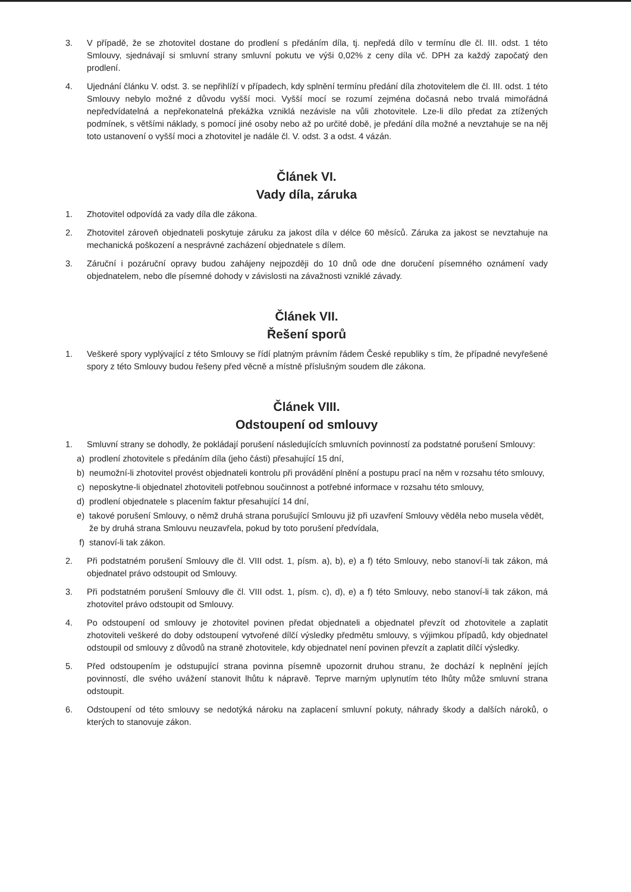3. V případě, že se zhotovitel dostane do prodlení s předáním díla, tj. nepředá dílo v termínu dle čl. III. odst. 1 této Smlouvy, sjednávají si smluvní strany smluvní pokutu ve výši 0,02% z ceny díla vč. DPH za každý započatý den prodlení.
4. Ujednání článku V. odst. 3. se nepřihlíží v případech, kdy splnění termínu předání díla zhotovitelem dle čl. III. odst. 1 této Smlouvy nebylo možné z důvodu vyšší moci. Vyšší mocí se rozumí zejména dočasná nebo trvalá mimořádná nepředvídatelná a nepřekonatelná překážka vzniklá nezávisle na vůli zhotovitele. Lze-li dílo předat za ztížených podmínek, s většími náklady, s pomocí jiné osoby nebo až po určité době, je předání díla možné a nevztahuje se na něj toto ustanovení o vyšší moci a zhotovitel je nadále čl. V. odst. 3 a odst. 4 vázán.
Článek VI.
Vady díla, záruka
1. Zhotovitel odpovídá za vady díla dle zákona.
2. Zhotovitel zároveň objednateli poskytuje záruku za jakost díla v délce 60 měsíců. Záruka za jakost se nevztahuje na mechanická poškození a nesprávné zacházení objednatele s dílem.
3. Záruční i pozáruční opravy budou zahájeny nejpozději do 10 dnů ode dne doručení písemného oznámení vady objednatelem, nebo dle písemné dohody v závislosti na závažnosti vzniklé závady.
Článek VII.
Řešení sporů
1. Veškeré spory vyplývající z této Smlouvy se řídí platným právním řádem České republiky s tím, že případné nevyřešené spory z této Smlouvy budou řešeny před věcně a místně příslušným soudem dle zákona.
Článek VIII.
Odstoupení od smlouvy
1. Smluvní strany se dohodly, že pokládají porušení následujících smluvních povinností za podstatné porušení Smlouvy:
a) prodlení zhotovitele s předáním díla (jeho části) přesahující 15 dní,
b) neumožní-li zhotovitel provést objednateli kontrolu při provádění plnění a postupu prací na něm v rozsahu této smlouvy,
c) neposkytne-li objednatel zhotoviteli potřebnou součinnost a potřebné informace v rozsahu této smlouvy,
d) prodlení objednatele s placením faktur přesahující 14 dní,
e) takové porušení Smlouvy, o němž druhá strana porušující Smlouvu již při uzavření Smlouvy věděla nebo musela vědět, že by druhá strana Smlouvu neuzavřela, pokud by toto porušení předvídala,
f) stanoví-li tak zákon.
2. Při podstatném porušení Smlouvy dle čl. VIII odst. 1, písm. a), b), e) a f) této Smlouvy, nebo stanoví-li tak zákon, má objednatel právo odstoupit od Smlouvy.
3. Při podstatném porušení Smlouvy dle čl. VIII odst. 1, písm. c), d), e) a f) této Smlouvy, nebo stanoví-li tak zákon, má zhotovitel právo odstoupit od Smlouvy.
4. Po odstoupení od smlouvy je zhotovitel povinen předat objednateli a objednatel převzít od zhotovitele a zaplatit zhotoviteli veškeré do doby odstoupení vytvořené dílčí výsledky předmětu smlouvy, s výjimkou případů, kdy objednatel odstoupil od smlouvy z důvodů na straně zhotovitele, kdy objednatel není povinen převzít a zaplatit dílčí výsledky.
5. Před odstoupením je odstupující strana povinna písemně upozornit druhou stranu, že dochází k neplnění jejích povinností, dle svého uvážení stanovit lhůtu k nápravě. Teprve marným uplynutím této lhůty může smluvní strana odstoupit.
6. Odstoupení od této smlouvy se nedotýká nároku na zaplacení smluvní pokuty, náhrady škody a dalších nároků, o kterých to stanovuje zákon.